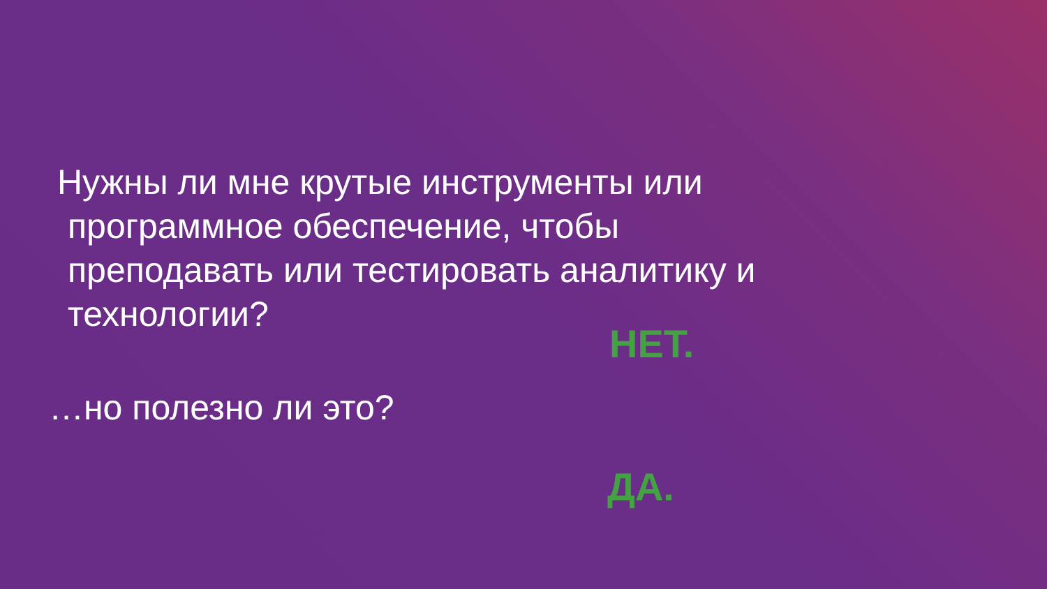Нужны ли мне крутые инструменты или
программное обеспечение, чтобы
преподавать или тестировать аналитику и
технологии?
НЕТ.
…но полезно ли это?
ДА.